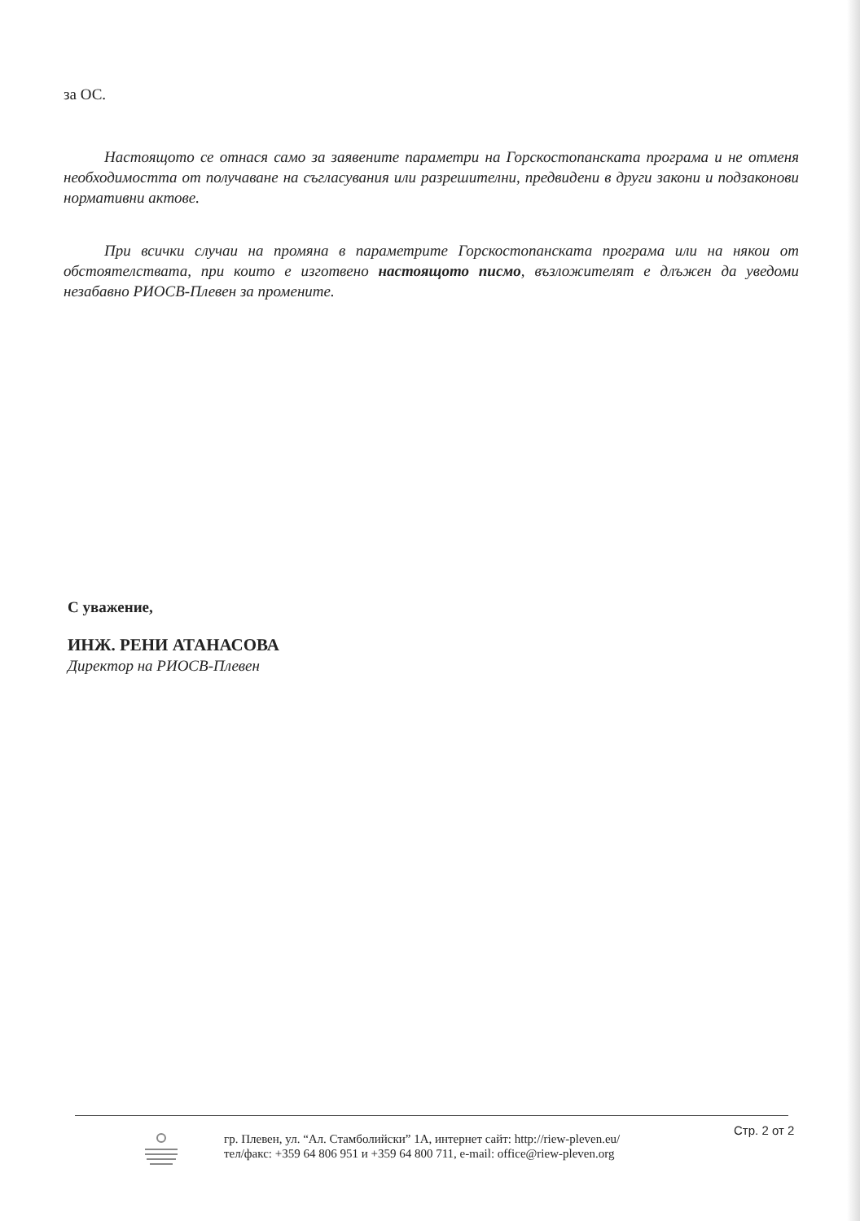за ОС.
Настоящото се отнася само за заявените параметри на Горскостопанската програма и не отменя необходимостта от получаване на съгласувания или разрешителни, предвидени в други закони и подзаконови нормативни актове.
При всички случаи на промяна в параметрите Горскостопанската програма или на някои от обстоятелствата, при които е изготвено настоящото писмо, възложителят е длъжен да уведоми незабавно РИОСВ-Плевен за промените.
С уважение,
ИНЖ. РЕНИ АТАНАСОВА
Директор на РИОСВ-Плевен
гр. Плевен, ул. “Ал. Стамболийски” 1А, интернет сайт: http://riew-pleven.eu/
тел/факс: +359 64 806 951 и +359 64 800 711, e-mail: office@riew-pleven.org
Стр. 2 от 2